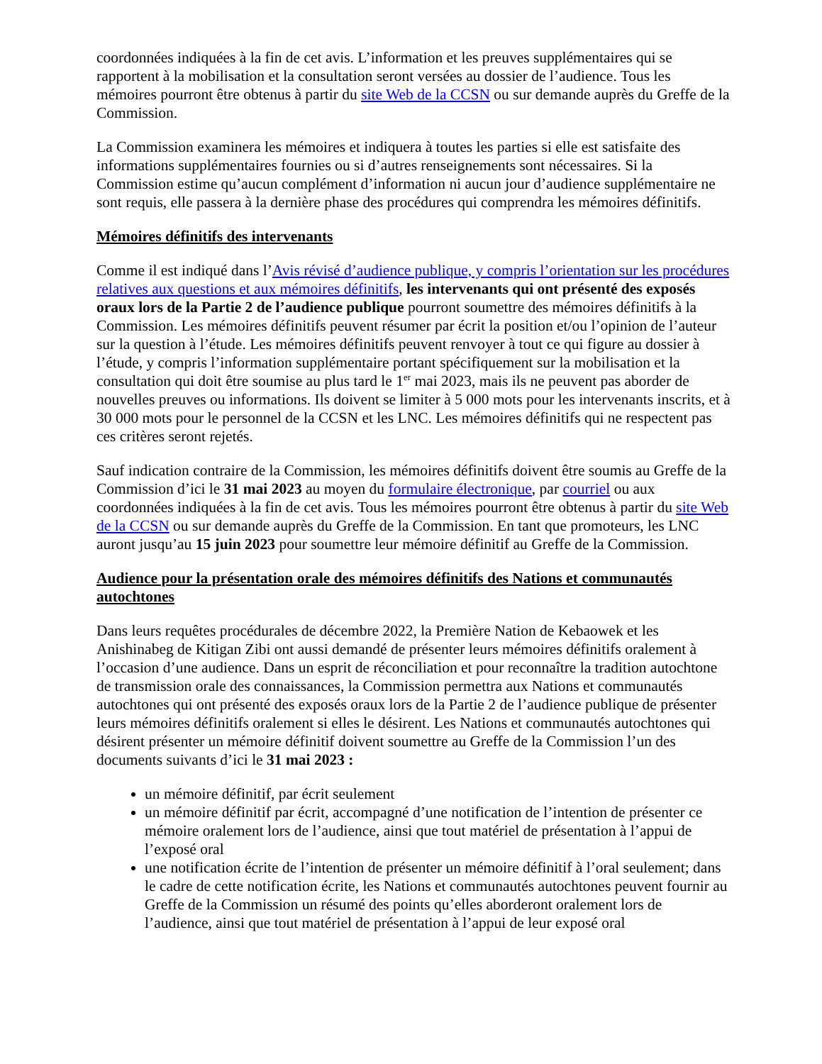coordonnées indiquées à la fin de cet avis. L’information et les preuves supplémentaires qui se rapportent à la mobilisation et la consultation seront versées au dossier de l’audience. Tous les mémoires pourront être obtenus à partir du site Web de la CCSN ou sur demande auprès du Greffe de la Commission.
La Commission examinera les mémoires et indiquera à toutes les parties si elle est satisfaite des informations supplémentaires fournies ou si d’autres renseignements sont nécessaires. Si la Commission estime qu’aucun complément d’information ni aucun jour d’audience supplémentaire ne sont requis, elle passera à la dernière phase des procédures qui comprendra les mémoires définitifs.
Mémoires définitifs des intervenants
Comme il est indiqué dans l’Avis révisé d’audience publique, y compris l’orientation sur les procédures relatives aux questions et aux mémoires définitifs, les intervenants qui ont présenté des exposés oraux lors de la Partie 2 de l’audience publique pourront soumettre des mémoires définitifs à la Commission. Les mémoires définitifs peuvent résumer par écrit la position et/ou l’opinion de l’auteur sur la question à l’étude. Les mémoires définitifs peuvent renvoyer à tout ce qui figure au dossier à l’étude, y compris l’information supplémentaire portant spécifiquement sur la mobilisation et la consultation qui doit être soumise au plus tard le 1<sup>er</sup> mai 2023, mais ils ne peuvent pas aborder de nouvelles preuves ou informations. Ils doivent se limiter à 5 000 mots pour les intervenants inscrits, et à 30 000 mots pour le personnel de la CCSN et les LNC. Les mémoires définitifs qui ne respectent pas ces critères seront rejetés.
Sauf indication contraire de la Commission, les mémoires définitifs doivent être soumis au Greffe de la Commission d’ici le 31 mai 2023 au moyen du formulaire électronique, par courriel ou aux coordonnées indiquées à la fin de cet avis. Tous les mémoires pourront être obtenus à partir du site Web de la CCSN ou sur demande auprès du Greffe de la Commission. En tant que promoteurs, les LNC auront jusqu’au 15 juin 2023 pour soumettre leur mémoire définitif au Greffe de la Commission.
Audience pour la présentation orale des mémoires définitifs des Nations et communautés autochtones
Dans leurs requêtes procédurales de décembre 2022, la Première Nation de Kebaowek et les Anishinabeg de Kitigan Zibi ont aussi demandé de présenter leurs mémoires définitifs oralement à l’occasion d’une audience. Dans un esprit de réconciliation et pour reconnaître la tradition autochtone de transmission orale des connaissances, la Commission permettra aux Nations et communautés autochtones qui ont présenté des exposés oraux lors de la Partie 2 de l’audience publique de présenter leurs mémoires définitifs oralement si elles le désirent. Les Nations et communautés autochtones qui désirent présenter un mémoire définitif doivent soumettre au Greffe de la Commission l’un des documents suivants d’ici le 31 mai 2023 :
un mémoire définitif, par écrit seulement
un mémoire définitif par écrit, accompagné d’une notification de l’intention de présenter ce mémoire oralement lors de l’audience, ainsi que tout matériel de présentation à l’appui de l’exposé oral
une notification écrite de l’intention de présenter un mémoire définitif à l’oral seulement; dans le cadre de cette notification écrite, les Nations et communautés autochtones peuvent fournir au Greffe de la Commission un résumé des points qu’elles aborderont oralement lors de l’audience, ainsi que tout matériel de présentation à l’appui de leur exposé oral